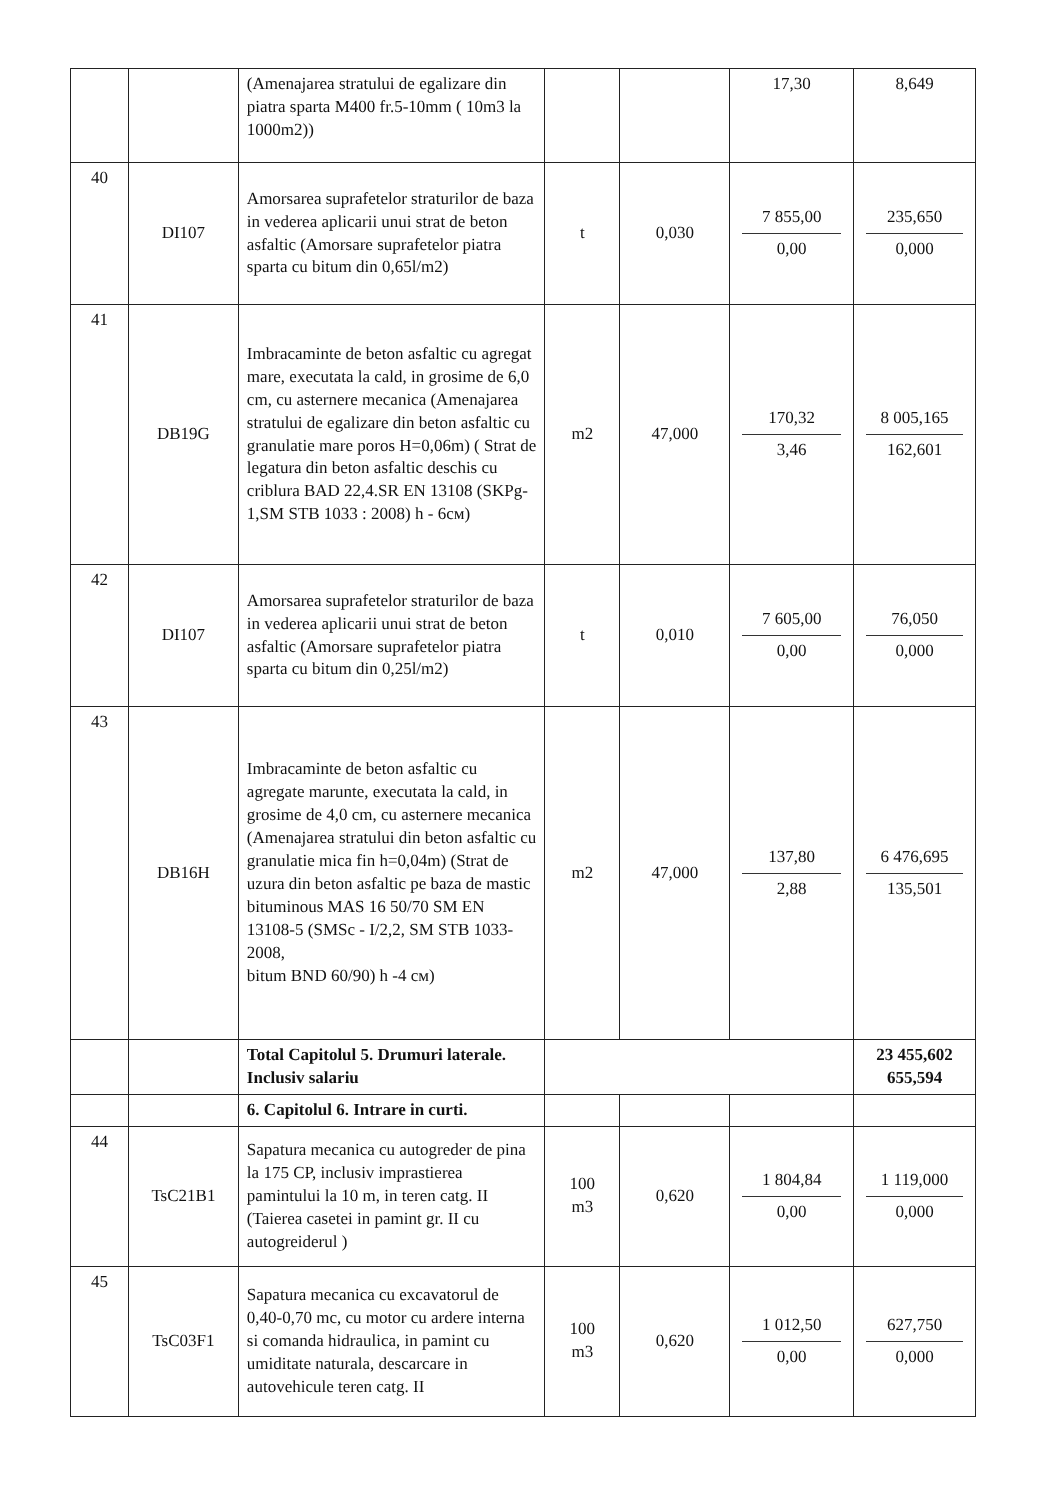| | | (Amenajarea stratului de egalizare din piatra sparta M400 fr.5-10mm ( 10m3 la 1000m2)) | | | 17,30 | 8,649 |
| 40 | DI107 | Amorsarea suprafetelor straturilor de baza in vederea aplicarii unui strat de beton asfaltic (Amorsare suprafetelor piatra sparta cu bitum din 0,65l/m2) | t | 0,030 | 7 855,00 0,00 | 235,650 0,000 |
| 41 | DB19G | Imbracaminte de beton asfaltic cu agregat mare, executata la cald, in grosime de 6,0 cm, cu asternere mecanica (Amenajarea stratului de egalizare din beton asfaltic cu granulatie mare poros H=0,06m) ( Strat de legatura din beton asfaltic deschis cu criblura BAD 22,4.SR EN 13108 (SKPg-1,SM STB 1033 : 2008) h - 6см) | m2 | 47,000 | 170,32 3,46 | 8 005,165 162,601 |
| 42 | DI107 | Amorsarea suprafetelor straturilor de baza in vederea aplicarii unui strat de beton asfaltic (Amorsare suprafetelor piatra sparta cu bitum din 0,25l/m2) | t | 0,010 | 7 605,00 0,00 | 76,050 0,000 |
| 43 | DB16H | Imbracaminte de beton asfaltic cu agregate marunte, executata la cald, in grosime de 4,0 cm, cu asternere mecanica (Amenajarea stratului din beton asfaltic cu granulatie mica fin h=0,04m) (Strat de uzura din beton asfaltic pe baza de mastic bituminous MAS 16 50/70 SM EN 13108-5 (SMSc - I/2,2, SM STB 1033-2008, bitum BND 60/90) h -4 см) | m2 | 47,000 | 137,80 2,88 | 6 476,695 135,501 |
| | | Total Capitolul 5. Drumuri laterale. Inclusiv salariu | | | | 23 455,602 655,594 |
| | | 6. Capitolul 6. Intrare in curti. | | | | |
| 44 | TsC21B1 | Sapatura mecanica cu autogreder de pina la 175 CP, inclusiv imprastierea pamintului la 10 m, in teren catg. II (Taierea casetei in pamint gr. II cu autogreiderul ) | 100 m3 | 0,620 | 1 804,84 0,00 | 1 119,000 0,000 |
| 45 | TsC03F1 | Sapatura mecanica cu excavatorul de 0,40-0,70 mc, cu motor cu ardere interna si comanda hidraulica, in pamint cu umiditate naturala, descarcare in autovehicule teren catg. II | 100 m3 | 0,620 | 1 012,50 0,00 | 627,750 0,000 |